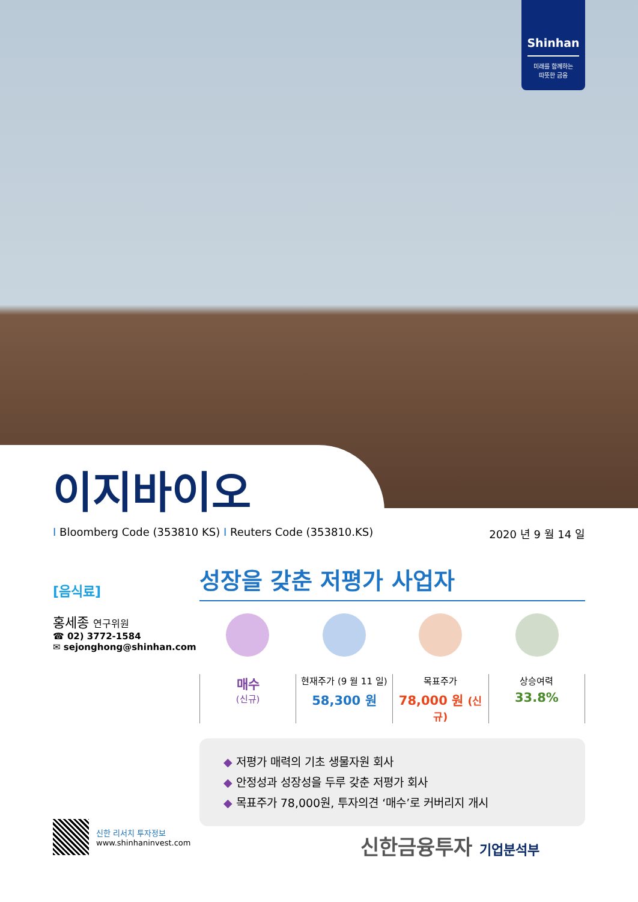Shinhan
미래를 함께하는
따뜻한 금융
이지바이오
I Bloomberg Code (353810 KS) I Reuters Code (353810.KS) 2020 년 9 월 14 일
[음식료]
홍세종 연구위원
☎ 02) 3772-1584
✉ sejonghong@shinhan.com
성장을 갖춘 저평가 사업자
매수
(신규)
현재주가 (9 월 11 일)
58,300 원
목표주가
78,000 원 (신규)
상승여력
33.8%
◆ 저평가 매력의 기초 생물자원 회사
◆ 안정성과 성장성을 두루 갖춘 저평가 회사
◆ 목표주가 78,000원, 투자의견 ‘매수’로 커버리지 개시
신한 리서치 투자정보
www.shinhaninvest.com
신한금융투자 기업분석부